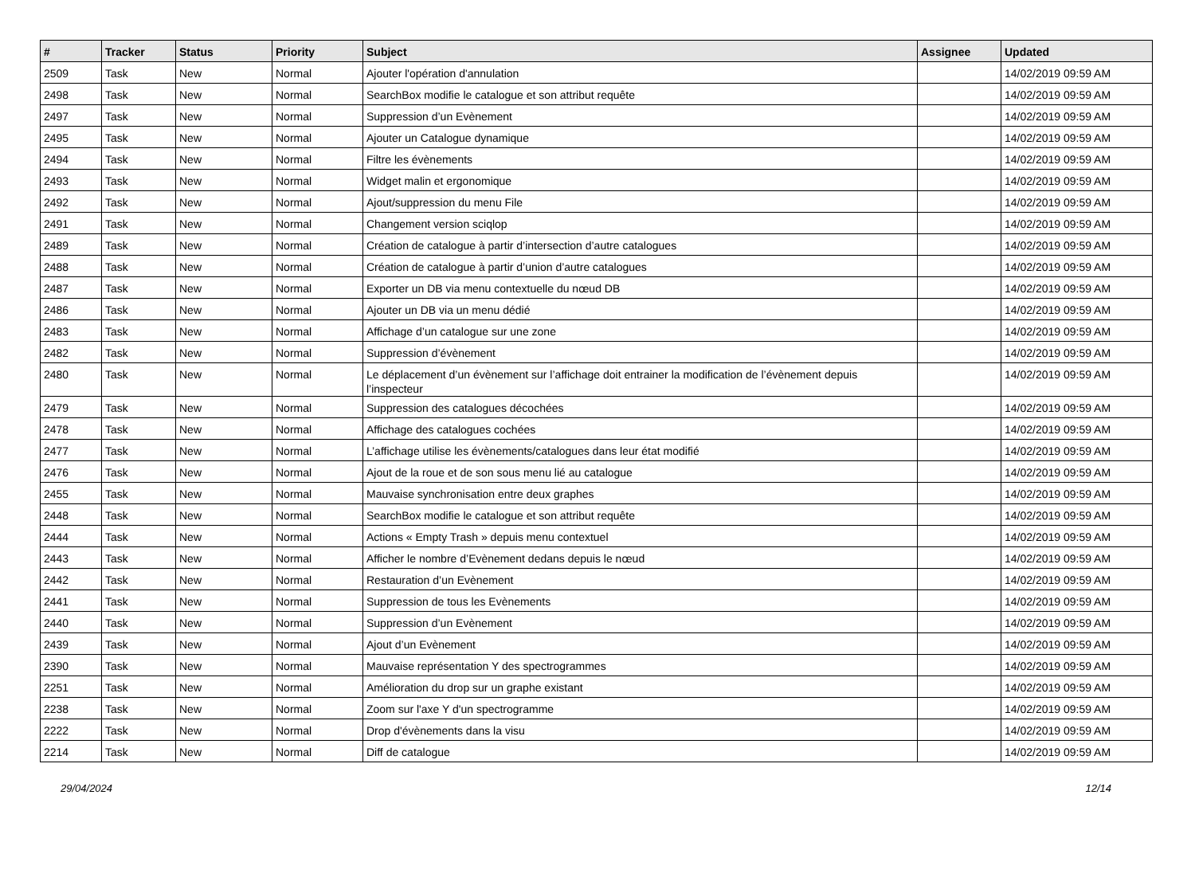| # | Tracker | Status | Priority | Subject | Assignee | Updated |
| --- | --- | --- | --- | --- | --- | --- |
| 2509 | Task | New | Normal | Ajouter l'opération d'annulation | | 14/02/2019 09:59 AM |
| 2498 | Task | New | Normal | SearchBox modifie le catalogue et son attribut requête | | 14/02/2019 09:59 AM |
| 2497 | Task | New | Normal | Suppression d’un Evènement | | 14/02/2019 09:59 AM |
| 2495 | Task | New | Normal | Ajouter un Catalogue dynamique | | 14/02/2019 09:59 AM |
| 2494 | Task | New | Normal | Filtre les évènements | | 14/02/2019 09:59 AM |
| 2493 | Task | New | Normal | Widget malin et ergonomique | | 14/02/2019 09:59 AM |
| 2492 | Task | New | Normal | Ajout/suppression du menu File | | 14/02/2019 09:59 AM |
| 2491 | Task | New | Normal | Changement version sciqlop | | 14/02/2019 09:59 AM |
| 2489 | Task | New | Normal | Création de catalogue à partir d’intersection d’autre catalogues | | 14/02/2019 09:59 AM |
| 2488 | Task | New | Normal | Création de catalogue à partir d’union d’autre catalogues | | 14/02/2019 09:59 AM |
| 2487 | Task | New | Normal | Exporter un DB via menu contextuelle du nœud DB | | 14/02/2019 09:59 AM |
| 2486 | Task | New | Normal | Ajouter un DB via un menu dédié | | 14/02/2019 09:59 AM |
| 2483 | Task | New | Normal | Affichage d’un catalogue sur une zone | | 14/02/2019 09:59 AM |
| 2482 | Task | New | Normal | Suppression d’évènement | | 14/02/2019 09:59 AM |
| 2480 | Task | New | Normal | Le déplacement d’un évènement sur l’affichage doit entrainer la modification de l’évènement depuis l’inspecteur | | 14/02/2019 09:59 AM |
| 2479 | Task | New | Normal | Suppression des catalogues décochées | | 14/02/2019 09:59 AM |
| 2478 | Task | New | Normal | Affichage des catalogues cochées | | 14/02/2019 09:59 AM |
| 2477 | Task | New | Normal | L’affichage utilise les évènements/catalogues dans leur état modifié | | 14/02/2019 09:59 AM |
| 2476 | Task | New | Normal | Ajout de la roue et de son sous menu lié au catalogue | | 14/02/2019 09:59 AM |
| 2455 | Task | New | Normal | Mauvaise synchronisation entre deux graphes | | 14/02/2019 09:59 AM |
| 2448 | Task | New | Normal | SearchBox modifie le catalogue et son attribut requête | | 14/02/2019 09:59 AM |
| 2444 | Task | New | Normal | Actions « Empty Trash » depuis menu contextuel | | 14/02/2019 09:59 AM |
| 2443 | Task | New | Normal | Afficher le nombre d’Evènement dedans depuis le nœud | | 14/02/2019 09:59 AM |
| 2442 | Task | New | Normal | Restauration d’un Evènement | | 14/02/2019 09:59 AM |
| 2441 | Task | New | Normal | Suppression de tous les Evènements | | 14/02/2019 09:59 AM |
| 2440 | Task | New | Normal | Suppression d’un Evènement | | 14/02/2019 09:59 AM |
| 2439 | Task | New | Normal | Ajout d’un Evènement | | 14/02/2019 09:59 AM |
| 2390 | Task | New | Normal | Mauvaise représentation Y des spectrogrammes | | 14/02/2019 09:59 AM |
| 2251 | Task | New | Normal | Amélioration du drop sur un graphe existant | | 14/02/2019 09:59 AM |
| 2238 | Task | New | Normal | Zoom sur l'axe Y d'un spectrogramme | | 14/02/2019 09:59 AM |
| 2222 | Task | New | Normal | Drop d'évènements dans la visu | | 14/02/2019 09:59 AM |
| 2214 | Task | New | Normal | Diff de catalogue | | 14/02/2019 09:59 AM |
29/04/2024 12/14